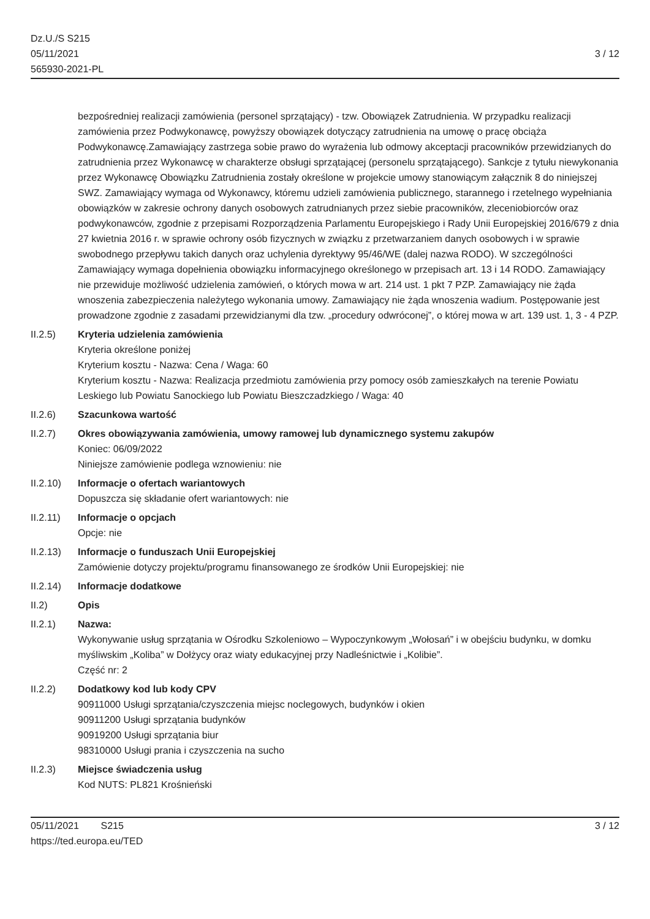Dz.U./S S215
05/11/2021
565930-2021-PL
3 / 12
bezpośredniej realizacji zamówienia (personel sprzątający) - tzw. Obowiązek Zatrudnienia. W przypadku realizacji zamówienia przez Podwykonawcę, powyższy obowiązek dotyczący zatrudnienia na umowę o pracę obciąża Podwykonawcę.Zamawiający zastrzega sobie prawo do wyrażenia lub odmowy akceptacji pracowników przewidzianych do zatrudnienia przez Wykonawcę w charakterze obsługi sprzątającej (personelu sprzątającego). Sankcje z tytułu niewykonania przez Wykonawcę Obowiązku Zatrudnienia zostały określone w projekcie umowy stanowiącym załącznik 8 do niniejszej SWZ. Zamawiający wymaga od Wykonawcy, któremu udzieli zamówienia publicznego, starannego i rzetelnego wypełniania obowiązków w zakresie ochrony danych osobowych zatrudnianych przez siebie pracowników, zleceniobiorców oraz podwykonawców, zgodnie z przepisami Rozporządzenia Parlamentu Europejskiego i Rady Unii Europejskiej 2016/679 z dnia 27 kwietnia 2016 r. w sprawie ochrony osób fizycznych w związku z przetwarzaniem danych osobowych i w sprawie swobodnego przepływu takich danych oraz uchylenia dyrektywy 95/46/WE (dalej nazwa RODO). W szczególności Zamawiający wymaga dopełnienia obowiązku informacyjnego określonego w przepisach art. 13 i 14 RODO. Zamawiający nie przewiduje możliwość udzielenia zamówień, o których mowa w art. 214 ust. 1 pkt 7 PZP. Zamawiający nie żąda wnoszenia zabezpieczenia należytego wykonania umowy. Zamawiający nie żąda wnoszenia wadium. Postępowanie jest prowadzone zgodnie z zasadami przewidzianymi dla tzw. „procedury odwróconej”, o której mowa w art. 139 ust. 1, 3 - 4 PZP.
II.2.5) Kryteria udzielenia zamówienia
Kryteria określone poniżej
Kryterium kosztu - Nazwa: Cena / Waga: 60
Kryterium kosztu - Nazwa: Realizacja przedmiotu zamówienia przy pomocy osób zamieszkałych na terenie Powiatu Leskiego lub Powiatu Sanockiego lub Powiatu Bieszczadzkiego / Waga: 40
II.2.6) Szacunkowa wartość
II.2.7) Okres obowiązywania zamówienia, umowy ramowej lub dynamicznego systemu zakupów
Koniec: 06/09/2022
Niniejsze zamówienie podlega wznowieniu: nie
II.2.10) Informacje o ofertach wariantowych
Dopuszcza się składanie ofert wariantowych: nie
II.2.11) Informacje o opcjach
Opcje: nie
II.2.13) Informacje o funduszach Unii Europejskiej
Zamówienie dotyczy projektu/programu finansowanego ze środków Unii Europejskiej: nie
II.2.14) Informacje dodatkowe
II.2) Opis
II.2.1) Nazwa:
Wykonywanie usług sprzątania w Ośrodku Szkoleniowo – Wypoczynkowym „Wołosań” i w obejściu budynku, w domku myśliwskim „Koliba” w Dołżycy oraz wiaty edukacyjnej przy Nadleśnictwie i „Kolibie”.
Część nr: 2
II.2.2) Dodatkowy kod lub kody CPV
90911000 Usługi sprzątania/czyszczenia miejsc noclegowych, budynków i okien
90911200 Usługi sprzątania budynków
90919200 Usługi sprzątania biur
98310000 Usługi prania i czyszczenia na sucho
II.2.3) Miejsce świadczenia usług
Kod NUTS: PL821 Krośnieński
05/11/2021 S215
https://ted.europa.eu/TED
3 / 12